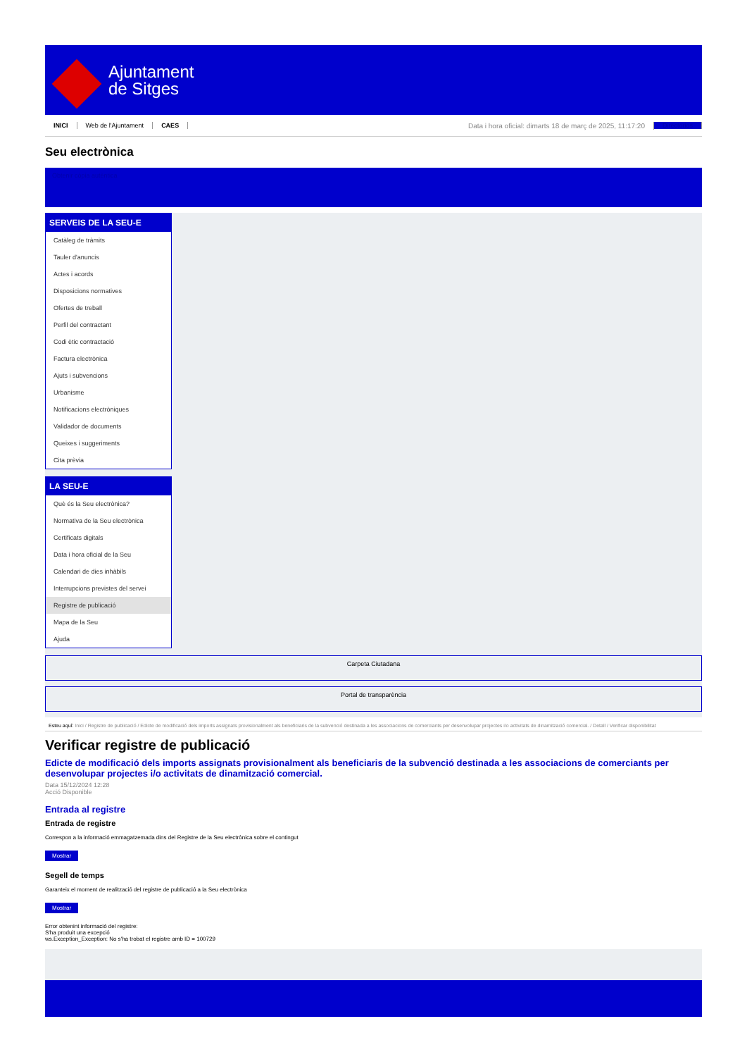Ajuntament
de Sitges
INICI Web de l'Ajuntament CAES Data i hora oficial: dimarts 18 de març de 2025, 11:17:20 Directorios
Seu electrònica
Obtenir còpia autèntica
SERVEIS DE LA SEU-E
Catàleg de tràmits
Tauler d'anuncis
Actes i acords
Disposicions normatives
Ofertes de treball
Perfil del contractant
Codi ètic contractació
Factura electrònica
Ajuts i subvencions
Urbanisme
Notificacions electròniques
Validador de documents
Queixes i suggeriments
Cita prèvia
LA SEU-E
Què és la Seu electrònica?
Normativa de la Seu electrònica
Certificats digitals
Data i hora oficial de la Seu
Calendari de dies inhàbils
Interrupcions previstes del servei
Registre de publicació
Mapa de la Seu
Ajuda
Carpeta Ciutadana
Portal de transparència
Esteu aquí: Inici / Registre de publicació / Edicte de modificació dels imports assignats provisionalment als beneficiaris de la subvenció destinada a les associacions de comerciants per desenvolupar projectes i/o activitats de dinamització comercial. / Detall / Verificar disponibilitat
Verificar registre de publicació
Edicte de modificació dels imports assignats provisionalment als beneficiaris de la subvenció destinada a les associacions de comerciants per desenvolupar projectes i/o activitats de dinamització comercial.
Data 15/12/2024 12:28
Acció Disponible
Entrada al registre
Entrada de registre
Correspon a la informació emmagatzemada dins del Registre de la Seu electrònica sobre el contingut
Mostrar
Segell de temps
Garanteix el moment de realització del registre de publicació a la Seu electrònica
Mostrar
Error obtenint informació del registre:
S'ha produit una excepció
ws.Exception_Exception: No s'ha trobat el registre amb ID = 100729